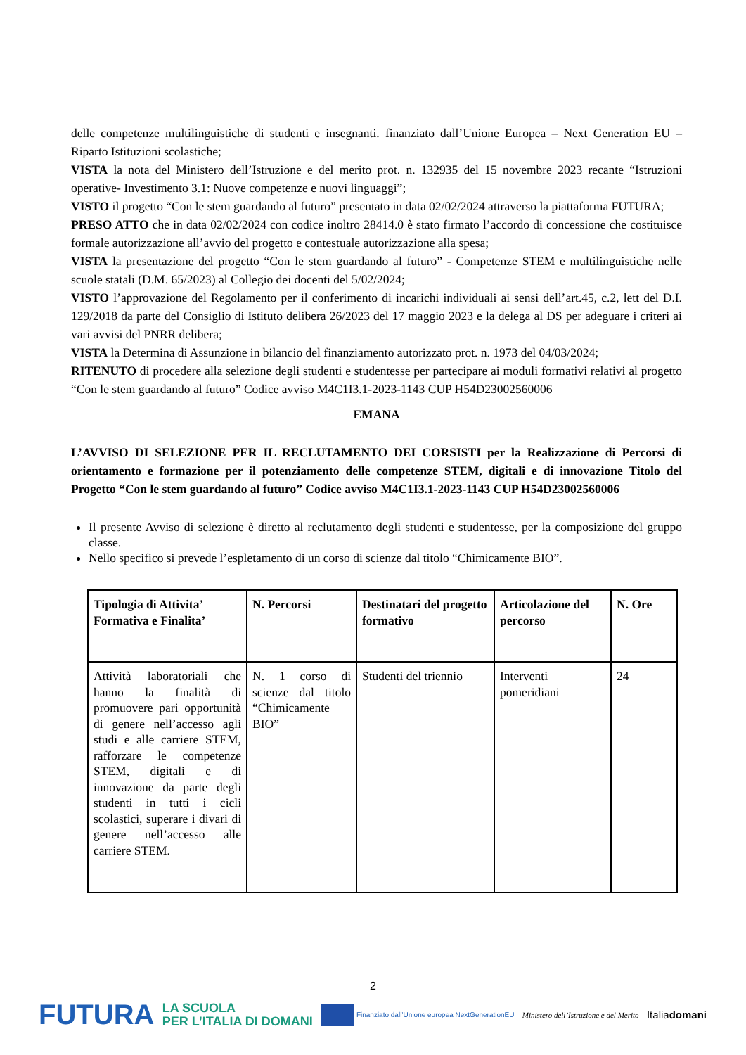delle competenze multilinguistiche di studenti e insegnanti. finanziato dall’Unione Europea – Next Generation EU – Riparto Istituzioni scolastiche;
VISTA la nota del Ministero dell’Istruzione e del merito prot. n. 132935 del 15 novembre 2023 recante “Istruzioni operative- Investimento 3.1: Nuove competenze e nuovi linguaggi”;
VISTO il progetto “Con le stem guardando al futuro” presentato in data 02/02/2024 attraverso la piattaforma FUTURA;
PRESO ATTO che in data 02/02/2024 con codice inoltro 28414.0 è stato firmato l’accordo di concessione che costituisce formale autorizzazione all’avvio del progetto e contestuale autorizzazione alla spesa;
VISTA la presentazione del progetto “Con le stem guardando al futuro” - Competenze STEM e multilinguistiche nelle scuole statali (D.M. 65/2023) al Collegio dei docenti del 5/02/2024;
VISTO l’approvazione del Regolamento per il conferimento di incarichi individuali ai sensi dell’art.45, c.2, lett del D.I. 129/2018 da parte del Consiglio di Istituto delibera 26/2023 del 17 maggio 2023 e la delega al DS per adeguare i criteri ai vari avvisi del PNRR delibera;
VISTA la Determina di Assunzione in bilancio del finanziamento autorizzato prot. n. 1973 del 04/03/2024;
RITENUTO di procedere alla selezione degli studenti e studentesse per partecipare ai moduli formativi relativi al progetto “Con le stem guardando al futuro” Codice avviso M4C1I3.1-2023-1143 CUP H54D23002560006
EMANA
L’AVVISO DI SELEZIONE PER IL RECLUTAMENTO DEI CORSISTI per la Realizzazione di Percorsi di orientamento e formazione per il potenziamento delle competenze STEM, digitali e di innovazione Titolo del Progetto “Con le stem guardando al futuro” Codice avviso M4C1I3.1-2023-1143 CUP H54D23002560006
Il presente Avviso di selezione è diretto al reclutamento degli studenti e studentesse, per la composizione del gruppo classe.
Nello specifico si prevede l’espletamento di un corso di scienze dal titolo “Chimicamente BIO”.
| Tipologia di Attivita’ Formativa e Finalita’ | N. Percorsi | Destinatari del progetto formativo | Articolazione del percorso | N. Ore |
| --- | --- | --- | --- | --- |
| Attività laboratoriali che hanno la finalità di promuovere pari opportunità di genere nell’accesso agli studi e alle carriere STEM, rafforzare le competenze STEM, digitali e di innovazione da parte degli studenti in tutti i cicli scolastici, superare i divari di genere nell’accesso alle carriere STEM. | N. 1 corso di scienze dal titolo “Chimicamente BIO” | Studenti del triennio | Interventi pomeridiani | 24 |
2
FUTURA LA SCUOLA
PER L’ITALIA DI DOMANI Finanziato dall’Unione europea NextGenerationEU Ministero dell’Istruzione e del Merito Italiadomani